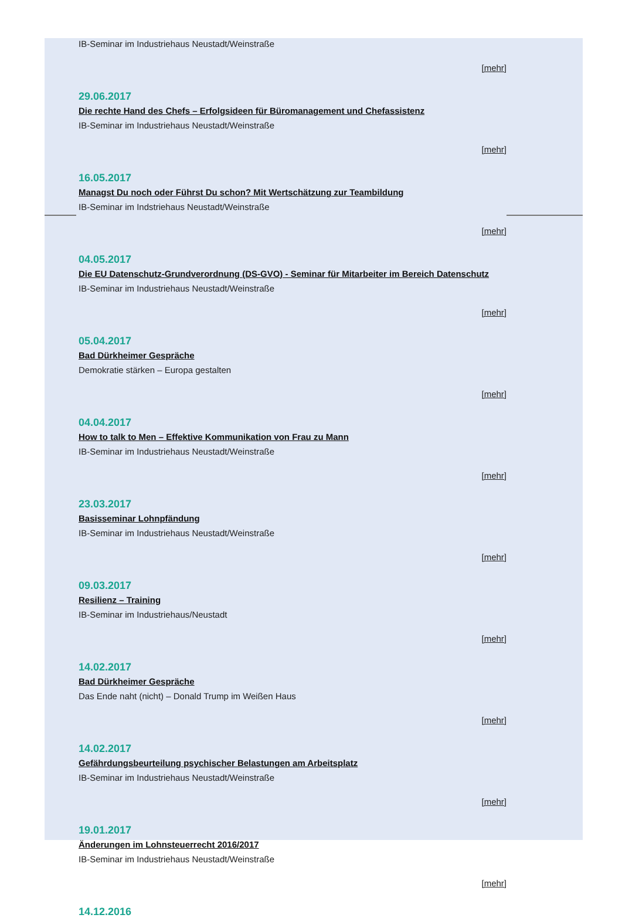IB-Seminar im Industriehaus Neustadt/Weinstraße
[mehr]
29.06.2017
Die rechte Hand des Chefs – Erfolgsideen für Büromanagement und Chefassistenz
IB-Seminar im Industriehaus Neustadt/Weinstraße
[mehr]
16.05.2017
Managst Du noch oder Führst Du schon? Mit Wertschätzung zur Teambildung
IB-Seminar im Indstriehaus Neustadt/Weinstraße
[mehr]
04.05.2017
Die EU Datenschutz-Grundverordnung (DS-GVO) - Seminar für Mitarbeiter im Bereich Datenschutz
IB-Seminar im Industriehaus Neustadt/Weinstraße
[mehr]
05.04.2017
Bad Dürkheimer Gespräche
Demokratie stärken – Europa gestalten
[mehr]
04.04.2017
How to talk to Men – Effektive Kommunikation von Frau zu Mann
IB-Seminar im Industriehaus Neustadt/Weinstraße
[mehr]
23.03.2017
Basisseminar Lohnpfändung
IB-Seminar im Industriehaus Neustadt/Weinstraße
[mehr]
09.03.2017
Resilienz – Training
IB-Seminar im Industriehaus/Neustadt
[mehr]
14.02.2017
Bad Dürkheimer Gespräche
Das Ende naht (nicht) – Donald Trump im Weißen Haus
[mehr]
14.02.2017
Gefährdungsbeurteilung psychischer Belastungen am Arbeitsplatz
IB-Seminar im Industriehaus Neustadt/Weinstraße
[mehr]
19.01.2017
Änderungen im Lohnsteuerrecht 2016/2017
IB-Seminar im Industriehaus Neustadt/Weinstraße
[mehr]
14.12.2016